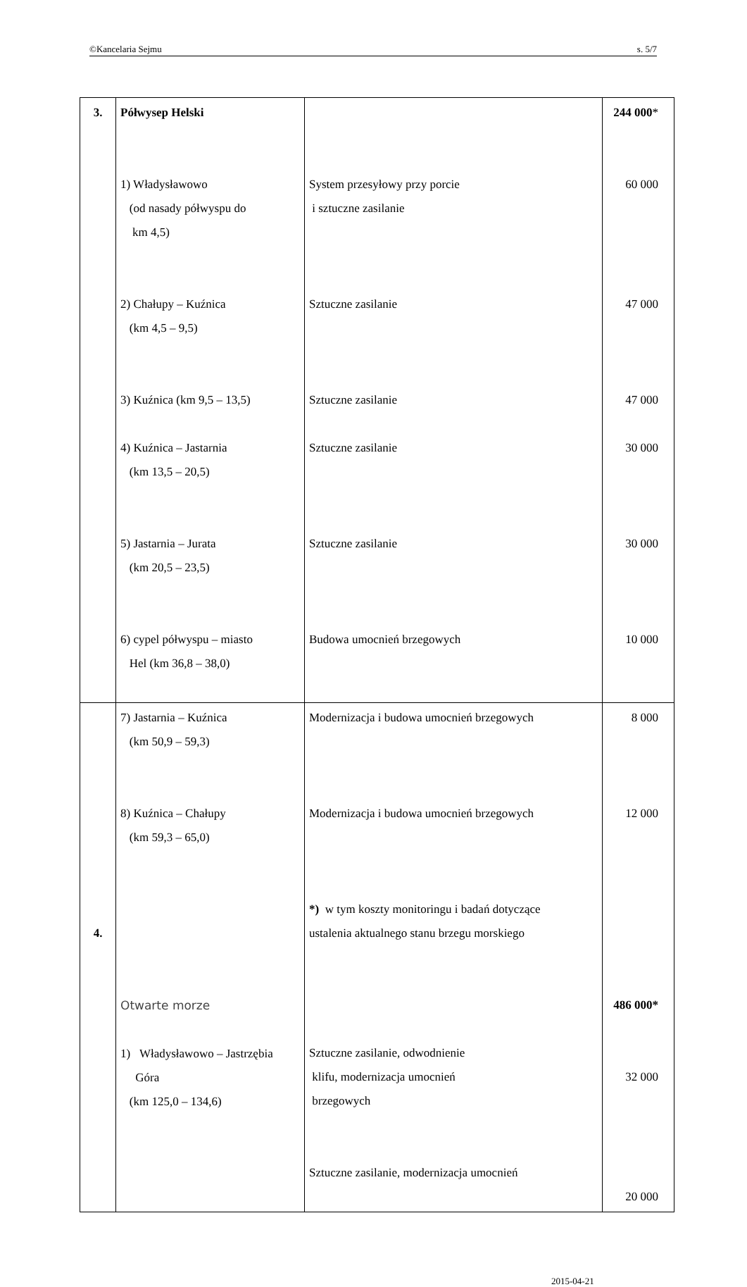©Kancelaria Sejmu s. 5/7
| 3. | Półwysep Helski 1) Władysławowo (od nasady półwyspu do km 4,5) 2) Chałupy – Kuźnica (km 4,5 – 9,5) 3) Kuźnica (km 9,5 – 13,5) 4) Kuźnica – Jastarnia (km 13,5 – 20,5) 5) Jastarnia – Jurata (km 20,5 – 23,5) 6) cypel półwyspu – miasto Hel (km 36,8 – 38,0) | System przesyłowy przy porcie i sztuczne zasilanie Sztuczne zasilanie Sztuczne zasilanie Sztuczne zasilanie Sztuczne zasilanie Budowa umocnień brzegowych | 244 000 * 60 000 47 000 47 000 30 000 30 000 10 000 |
| 4. | 7) Jastarnia – Kuźnica (km 50,9 – 59,3) 8) Kuźnica – Chałupy (km 59,3 – 65,0) Otwarte morze 1) Władysławowo – Jastrzębia Góra (km 125,0 – 134,6) | Modernizacja i budowa umocnień brzegowych Modernizacja i budowa umocnień brzegowych *) w tym koszty monitoringu i badań dotyczące ustalenia aktualnego stanu brzegu morskiego Sztuczne zasilanie, odwodnienie klifu, modernizacja umocnień brzegowych Sztuczne zasilanie, modernizacja umocnień | 8 000 12 000 486 000* 32 000 20 000 |
2015-04-21